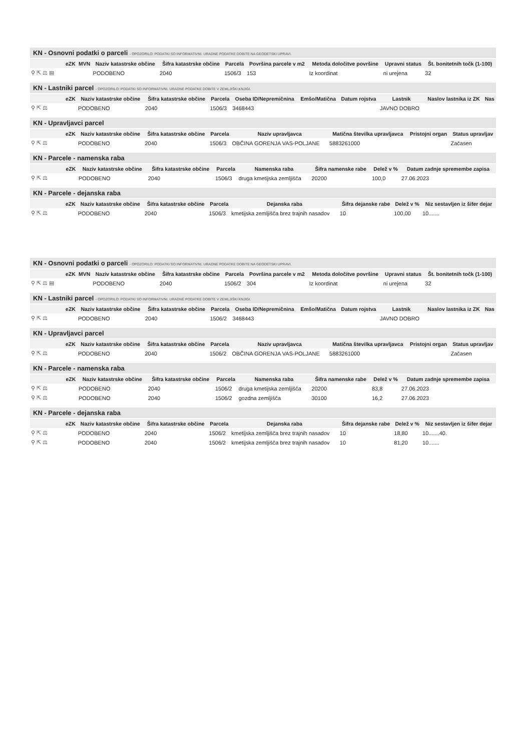KN - Osnovni podatki o parceli - OPOZORILO: PODATKI SO INFORMATIVNI. URADNE PODATKE DOBITE NA GEODETSKI UPRAVI.
| | eZK | MVN | Naziv katastrske občine | Šifra katastrske občine | Parcela | Površina parcele v m2 | Metoda določitve površine | Upravni status | Št. bonitetnih točk (1-100) |
| --- | --- | --- | --- | --- | --- | --- | --- | --- | --- |
| ⚲ ⇱ ⚖ ▤ | | | PODOBENO | 2040 | 1506/3 | 153 | Iz koordinat | ni urejena | 32 |
KN - Lastniki parcel - OPOZORILO: PODATKI SO INFORMATIVNI. URADNE PODATKE DOBITE V ZEMLJIŠKI KNJIGI.
| | eZK | Naziv katastrske občine | Šifra katastrske občine | Parcela | Oseba ID/Nepremičnina | Emšo/Matična | Datum rojstva | Lastnik | Naslov lastnika iz ZK | Nas |
| --- | --- | --- | --- | --- | --- | --- | --- | --- | --- | --- |
| ⚲ ⇱ ⚖ | | PODOBENO | 2040 | 1506/3 | 3468443 | | | JAVNO DOBRO | | |
KN - Upravljavci parcel
| | eZK | Naziv katastrske občine | Šifra katastrske občine | Parcela | Naziv upravljavca | Matična številka upravljavca | Pristojni organ | Status upravljav |
| --- | --- | --- | --- | --- | --- | --- | --- | --- |
| ⚲ ⇱ ⚖ | | PODOBENO | 2040 | 1506/3 | OBČINA GORENJA VAS-POLJANE | 5883261000 | | Začasen |
KN - Parcele - namenska raba
| | eZK | Naziv katastrske občine | Šifra katastrske občine | Parcela | Namenska raba | Šifra namenske rabe | Delež v % | Datum zadnje spremembe zapisa |
| --- | --- | --- | --- | --- | --- | --- | --- | --- |
| ⚲ ⇱ ⚖ | | PODOBENO | 2040 | 1506/3 | druga kmetijska zemljišča | 20200 | 100,0 | 27.06.2023 |
KN - Parcele - dejanska raba
| | eZK | Naziv katastrske občine | Šifra katastrske občine | Parcela | Dejanska raba | Šifra dejanske rabe | Delež v % | Niz sestavljen iz šifer dejar |
| --- | --- | --- | --- | --- | --- | --- | --- | --- |
| ⚲ ⇱ ⚖ | | PODOBENO | 2040 | 1506/3 | kmetijska zemljišča brez trajnih nasadov | 10 | 100,00 | 10....... |
KN - Osnovni podatki o parceli - OPOZORILO: PODATKI SO INFORMATIVNI. URADNE PODATKE DOBITE NA GEODETSKI UPRAVI.
| | eZK | MVN | Naziv katastrske občine | Šifra katastrske občine | Parcela | Površina parcele v m2 | Metoda določitve površine | Upravni status | Št. bonitetnih točk (1-100) |
| --- | --- | --- | --- | --- | --- | --- | --- | --- | --- |
| ⚲ ⇱ ⚖ ▤ | | | PODOBENO | 2040 | 1506/2 | 304 | Iz koordinat | ni urejena | 32 |
KN - Lastniki parcel - OPOZORILO: PODATKI SO INFORMATIVNI. URADNE PODATKE DOBITE V ZEMLJIŠKI KNJIGI.
| | eZK | Naziv katastrske občine | Šifra katastrske občine | Parcela | Oseba ID/Nepremičnina | Emšo/Matična | Datum rojstva | Lastnik | Naslov lastnika iz ZK | Nas |
| --- | --- | --- | --- | --- | --- | --- | --- | --- | --- | --- |
| ⚲ ⇱ ⚖ | | PODOBENO | 2040 | 1506/2 | 3468443 | | | JAVNO DOBRO | | |
KN - Upravljavci parcel
| | eZK | Naziv katastrske občine | Šifra katastrske občine | Parcela | Naziv upravljavca | Matična številka upravljavca | Pristojni organ | Status upravljav |
| --- | --- | --- | --- | --- | --- | --- | --- | --- |
| ⚲ ⇱ ⚖ | | PODOBENO | 2040 | 1506/2 | OBČINA GORENJA VAS-POLJANE | 5883261000 | | Začasen |
KN - Parcele - namenska raba
| | eZK | Naziv katastrske občine | Šifra katastrske občine | Parcela | Namenska raba | Šifra namenske rabe | Delež v % | Datum zadnje spremembe zapisa |
| --- | --- | --- | --- | --- | --- | --- | --- | --- |
| ⚲ ⇱ ⚖ | | PODOBENO | 2040 | 1506/2 | druga kmetijska zemljišča | 20200 | 83,8 | 27.06.2023 |
| ⚲ ⇱ ⚖ | | PODOBENO | 2040 | 1506/2 | gozdna zemljišča | 30100 | 16,2 | 27.06.2023 |
KN - Parcele - dejanska raba
| | eZK | Naziv katastrske občine | Šifra katastrske občine | Parcela | Dejanska raba | Šifra dejanske rabe | Delež v % | Niz sestavljen iz šifer dejar |
| --- | --- | --- | --- | --- | --- | --- | --- | --- |
| ⚲ ⇱ ⚖ | | PODOBENO | 2040 | 1506/2 | kmetijska zemljišča brez trajnih nasadov | 10 | 18,80 | 10.......40. |
| ⚲ ⇱ ⚖ | | PODOBENO | 2040 | 1506/2 | kmetijska zemljišča brez trajnih nasadov | 10 | 81,20 | 10....... |